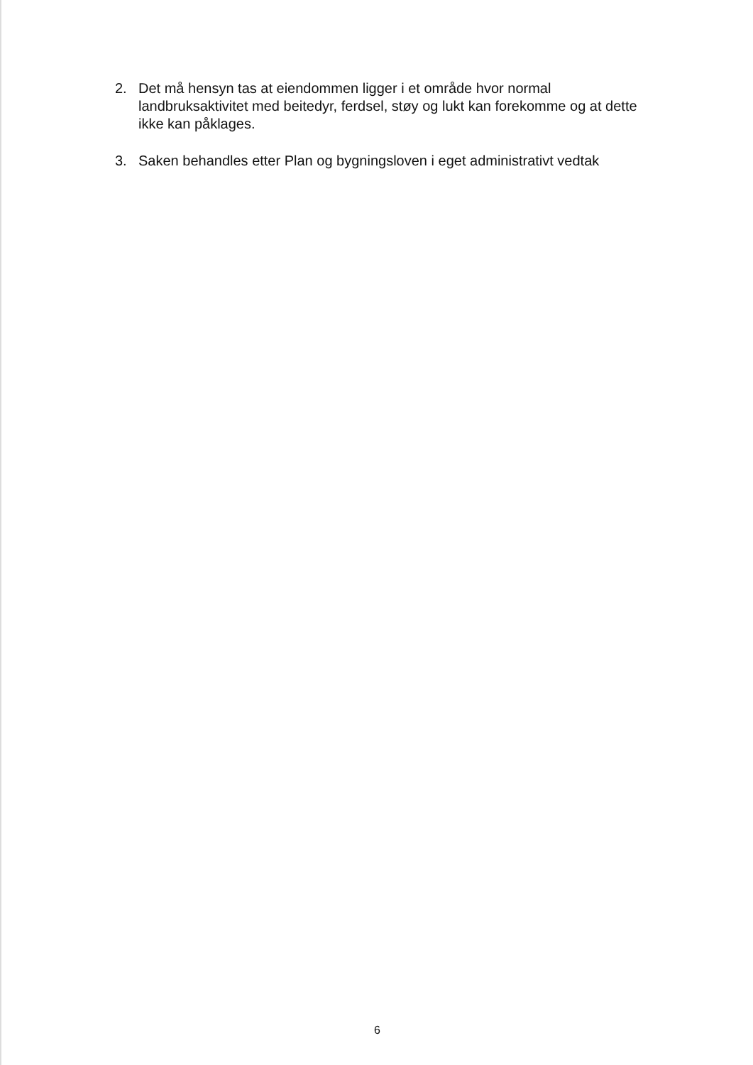2. Det må hensyn tas at eiendommen ligger i et område hvor normal landbruksaktivitet med beitedyr, ferdsel, støy og lukt kan forekomme og at dette ikke kan påklages.
3. Saken behandles etter Plan og bygningsloven i eget administrativt vedtak
6